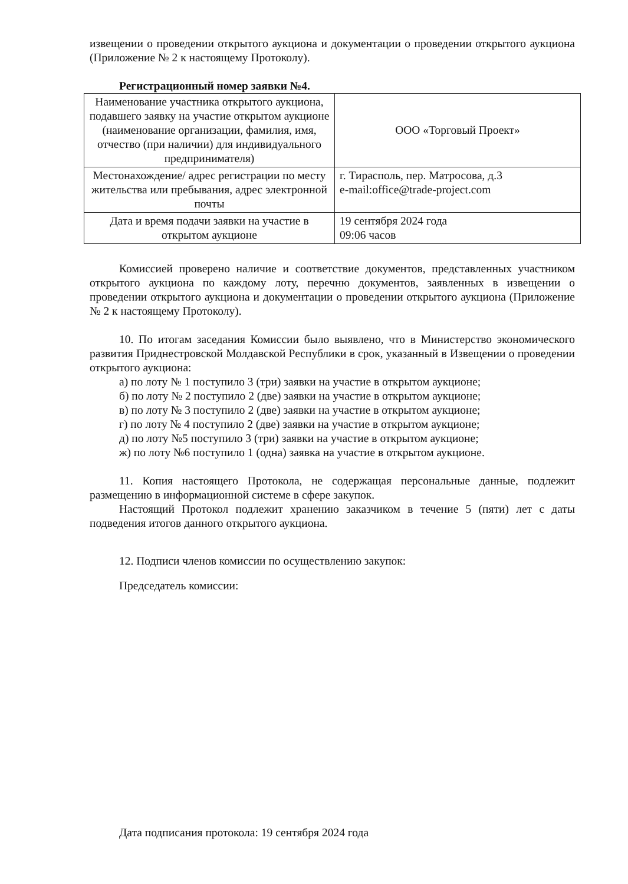извещении о проведении открытого аукциона и документации о проведении открытого аукциона (Приложение № 2 к настоящему Протоколу).
Регистрационный номер заявки №4.
| Наименование участника открытого аукциона, подавшего заявку на участие открытом аукционе (наименование организации, фамилия, имя, отчество (при наличии) для индивидуального предпринимателя) | ООО «Торговый Проект» |
| Местонахождение/ адрес регистрации по месту жительства или пребывания, адрес электронной почты | г. Тирасполь, пер. Матросова, д.3 e-mail:office@trade-project.com |
| Дата и время подачи заявки на участие в открытом аукционе | 19 сентября 2024 года 09:06 часов |
Комиссией проверено наличие и соответствие документов, представленных участником открытого аукциона по каждому лоту, перечню документов, заявленных в извещении о проведении открытого аукциона и документации о проведении открытого аукциона (Приложение № 2 к настоящему Протоколу).
10. По итогам заседания Комиссии было выявлено, что в Министерство экономического развития Приднестровской Молдавской Республики в срок, указанный в Извещении о проведении открытого аукциона:
а) по лоту № 1 поступило 3 (три) заявки на участие в открытом аукционе;
б) по лоту № 2 поступило 2 (две) заявки на участие в открытом аукционе;
в) по лоту № 3 поступило 2 (две) заявки на участие в открытом аукционе;
г) по лоту № 4 поступило 2 (две) заявки на участие в открытом аукционе;
д) по лоту №5 поступило 3 (три) заявки на участие в открытом аукционе;
ж) по лоту №6 поступило 1 (одна) заявка на участие в открытом аукционе.
11. Копия настоящего Протокола, не содержащая персональные данные, подлежит размещению в информационной системе в сфере закупок.
Настоящий Протокол подлежит хранению заказчиком в течение 5 (пяти) лет с даты подведения итогов данного открытого аукциона.
12. Подписи членов комиссии по осуществлению закупок:
Председатель комиссии:
Дата подписания протокола: 19 сентября 2024 года